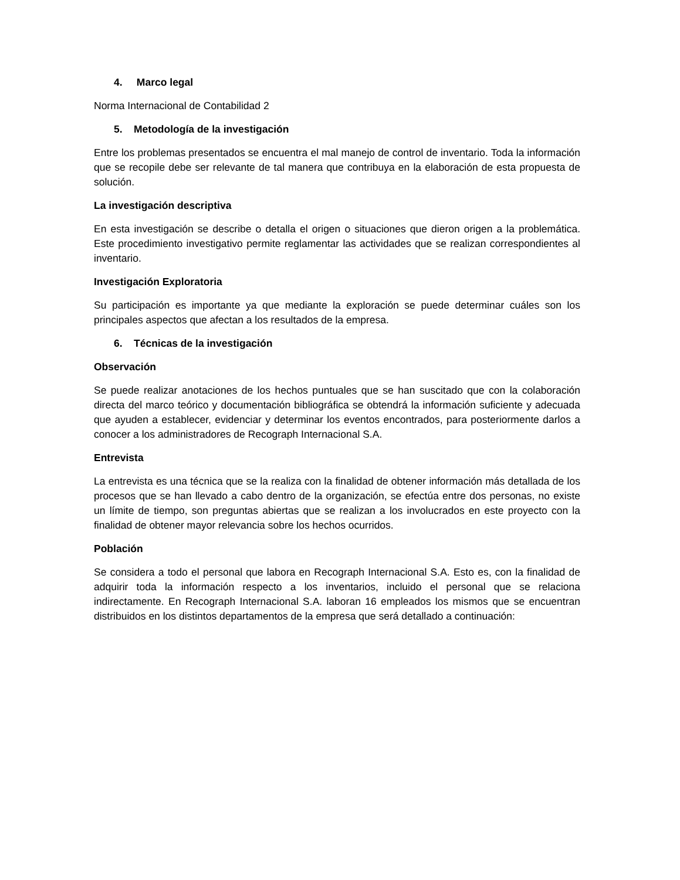4. Marco legal
Norma Internacional de Contabilidad 2
5. Metodología de la investigación
Entre los problemas presentados se encuentra el mal manejo de control de inventario. Toda la información que se recopile debe ser relevante de tal manera que contribuya en la elaboración de esta propuesta de solución.
La investigación descriptiva
En esta investigación se describe o detalla el origen o situaciones que dieron origen a la problemática. Este procedimiento investigativo permite reglamentar las actividades que se realizan correspondientes al inventario.
Investigación Exploratoria
Su participación es importante ya que mediante la exploración se puede determinar cuáles son los principales aspectos que afectan a los resultados de la empresa.
6. Técnicas de la investigación
Observación
Se puede realizar anotaciones de los hechos puntuales que se han suscitado que con la colaboración directa del marco teórico y documentación bibliográfica se obtendrá la información suficiente y adecuada que ayuden a establecer, evidenciar y determinar los eventos encontrados, para posteriormente darlos a conocer a los administradores de Recograph Internacional S.A.
Entrevista
La entrevista es una técnica que se la realiza con la finalidad de obtener información más detallada de los procesos que se han llevado a cabo dentro de la organización, se efectúa entre dos personas, no existe un límite de tiempo, son preguntas abiertas que se realizan a los involucrados en este proyecto con la finalidad de obtener mayor relevancia sobre los hechos ocurridos.
Población
Se considera a todo el personal que labora en Recograph Internacional S.A. Esto es, con la finalidad de adquirir toda la información respecto a los inventarios, incluido el personal que se relaciona indirectamente. En Recograph Internacional S.A. laboran 16 empleados los mismos que se encuentran distribuidos en los distintos departamentos de la empresa que será detallado a continuación: